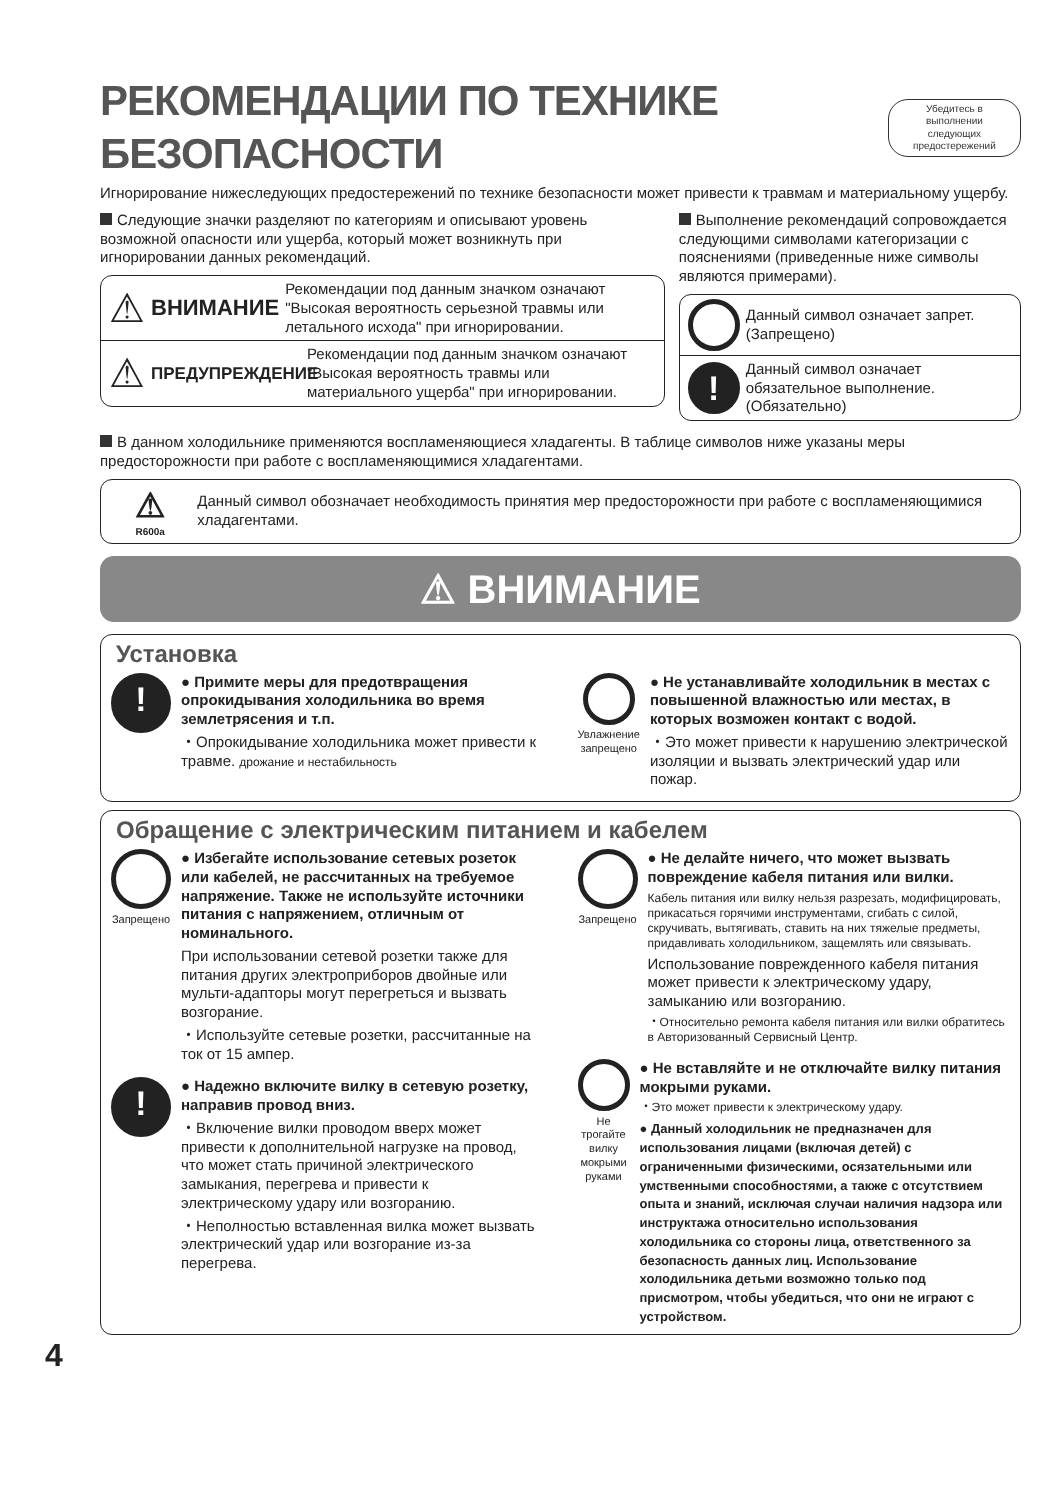РЕКОМЕНДАЦИИ ПО ТЕХНИКЕ БЕЗОПАСНОСТИ Убедитесь в выполнении
следующих предостережений
Игнорирование нижеследующих предостережений по технике безопасности может привести к травмам и материальному ущербу.
Следующие значки разделяют по категориям и описывают уровень возможной опасности или ущерба, который может возникнуть при игнорировании данных рекомендаций.
⚠ ВНИМАНИЕ Рекомендации под данным значком означают "Высокая вероятность серьезной травмы или летального исхода" при игнорировании.
⚠ ПРЕДУПРЕЖДЕНИЕ Рекомендации под данным значком означают "Высокая вероятность травмы или материального ущерба" при игнорировании.
Выполнение рекомендаций сопровождается следующими символами категоризации с пояснениями (приведенные ниже символы являются примерами).
Данный символ означает запрет. (Запрещено)
! Данный символ означает обязательное выполнение. (Обязательно)
В данном холодильнике применяются воспламеняющиеся хладагенты. В таблице символов ниже указаны меры предосторожности при работе с воспламеняющимися хладагентами.
⚠
R600a Данный символ обозначает необходимость принятия мер предосторожности при работе с воспламеняющимися хладагентами.
⚠ ВНИМАНИЕ
Установка
!
● Примите меры для предотвращения опрокидывания холодильника во время землетрясения и т.п.
・Опрокидывание холодильника может привести к травме. дрожание и нестабильность
Увлажнение запрещено
● Не устанавливайте холодильник в местах с повышенной влажностью или местах, в которых возможен контакт с водой.
・Это может привести к нарушению электрической изоляции и вызвать электрический удар или пожар.
Обращение с электрическим питанием и кабелем
Запрещено
● Избегайте использование сетевых розеток или кабелей, не рассчитанных на требуемое напряжение. Также не используйте источники питания с напряжением, отличным от номинального.
При использовании сетевой розетки также для питания других электроприборов двойные или мульти-адапторы могут перегреться и вызвать возгорание.
・Используйте сетевые розетки, рассчитанные на ток от 15 ампер.
!
● Надежно включите вилку в сетевую розетку, направив провод вниз.
・Включение вилки проводом вверх может привести к дополнительной нагрузке на провод, что может стать причиной электрического замыкания, перегрева и привести к электрическому удару или возгоранию.
・Неполностью вставленная вилка может вызвать электрический удар или возгорание из-за перегрева.
Запрещено
● Не делайте ничего, что может вызвать повреждение кабеля питания или вилки.
Кабель питания или вилку нельзя разрезать, модифицировать, прикасаться горячими инструментами, сгибать с силой, скручивать, вытягивать, ставить на них тяжелые предметы, придавливать холодильником, защемлять или связывать.
Использование поврежденного кабеля питания может привести к электрическому удару, замыканию или возгоранию.
・Относительно ремонта кабеля питания или вилки обратитесь в Авторизованный Сервисный Центр.
Не трогайте вилку мокрыми руками
● Не вставляйте и не отключайте вилку питания мокрыми руками.
・Это может привести к электрическому удару.
● Данный холодильник не предназначен для использования лицами (включая детей) с ограниченными физическими, осязательными или умственными способностями, а также с отсутствием опыта и знаний, исключая случаи наличия надзора или инструктажа относительно использования холодильника со стороны лица, ответственного за безопасность данных лиц. Использование холодильника детьми возможно только под присмотром, чтобы убедиться, что они не играют с устройством.
4